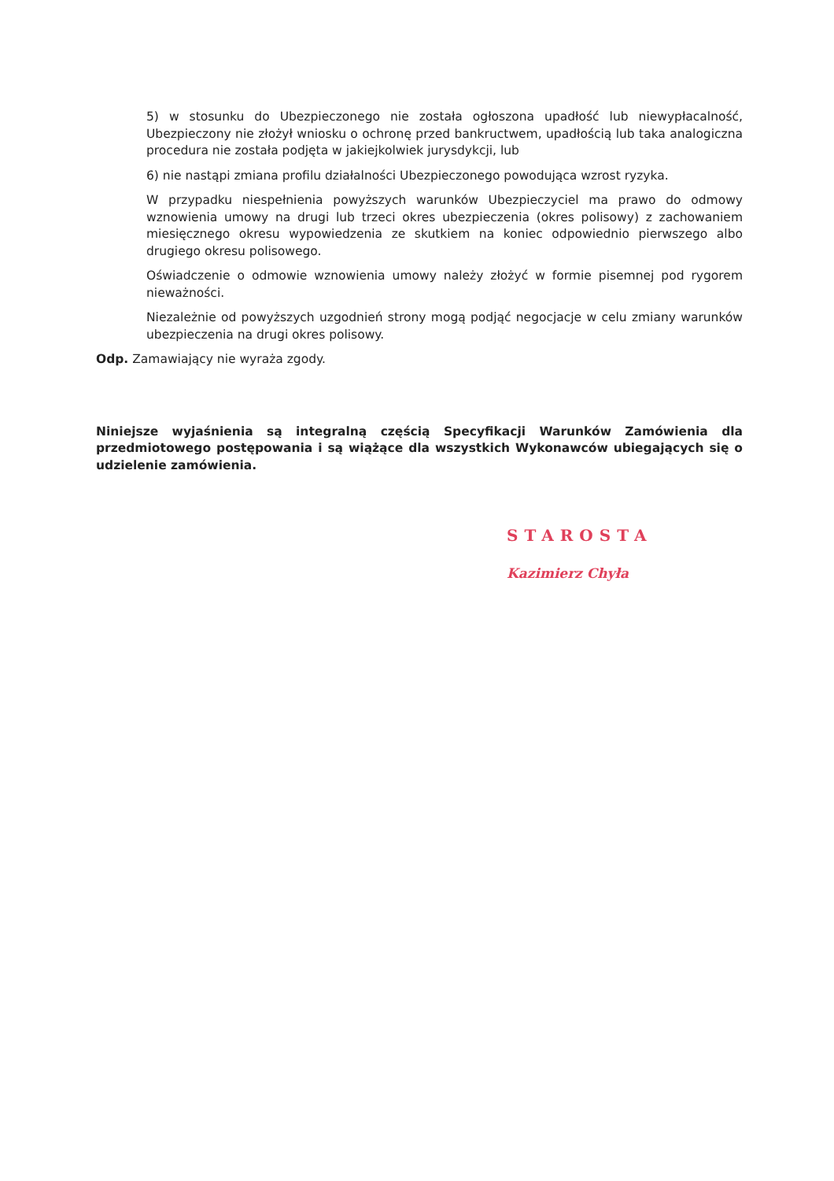5) w stosunku do Ubezpieczonego nie została ogłoszona upadłość lub niewypłacalność, Ubezpieczony nie złożył wniosku o ochronę przed bankructwem, upadłością lub taka analogiczna procedura nie została podjęta w jakiejkolwiek jurysdykcji, lub
6) nie nastąpi zmiana profilu działalności Ubezpieczonego powodująca wzrost ryzyka.
W przypadku niespełnienia powyższych warunków Ubezpieczyciel ma prawo do odmowy wznowienia umowy na drugi lub trzeci okres ubezpieczenia (okres polisowy) z zachowaniem miesięcznego okresu wypowiedzenia ze skutkiem na koniec odpowiednio pierwszego albo drugiego okresu polisowego.
Oświadczenie o odmowie wznowienia umowy należy złożyć w formie pisemnej pod rygorem nieważności.
Niezależnie od powyższych uzgodnień strony mogą podjąć negocjacje w celu zmiany warunków ubezpieczenia na drugi okres polisowy.
Odp. Zamawiający nie wyraża zgody.
Niniejsze wyjaśnienia są integralną częścią Specyfikacji Warunków Zamówienia dla przedmiotowego postępowania i są wiążące dla wszystkich Wykonawców ubiegających się o udzielenie zamówienia.
STAROSTA
Kazimierz Chyła